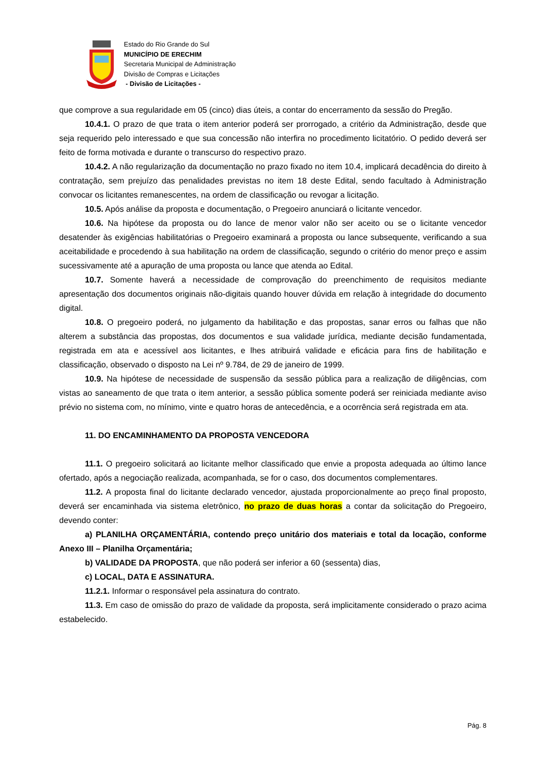Estado do Rio Grande do Sul
MUNICÍPIO DE ERECHIM
Secretaria Municipal de Administração
Divisão de Compras e Licitações
- Divisão de Licitações -
que comprove a sua regularidade em 05 (cinco) dias úteis, a contar do encerramento da sessão do Pregão.
10.4.1. O prazo de que trata o item anterior poderá ser prorrogado, a critério da Administração, desde que seja requerido pelo interessado e que sua concessão não interfira no procedimento licitatório. O pedido deverá ser feito de forma motivada e durante o transcurso do respectivo prazo.
10.4.2. A não regularização da documentação no prazo fixado no item 10.4, implicará decadência do direito à contratação, sem prejuízo das penalidades previstas no item 18 deste Edital, sendo facultado à Administração convocar os licitantes remanescentes, na ordem de classificação ou revogar a licitação.
10.5. Após análise da proposta e documentação, o Pregoeiro anunciará o licitante vencedor.
10.6. Na hipótese da proposta ou do lance de menor valor não ser aceito ou se o licitante vencedor desatender às exigências habilitatórias o Pregoeiro examinará a proposta ou lance subsequente, verificando a sua aceitabilidade e procedendo à sua habilitação na ordem de classificação, segundo o critério do menor preço e assim sucessivamente até a apuração de uma proposta ou lance que atenda ao Edital.
10.7. Somente haverá a necessidade de comprovação do preenchimento de requisitos mediante apresentação dos documentos originais não-digitais quando houver dúvida em relação à integridade do documento digital.
10.8. O pregoeiro poderá, no julgamento da habilitação e das propostas, sanar erros ou falhas que não alterem a substância das propostas, dos documentos e sua validade jurídica, mediante decisão fundamentada, registrada em ata e acessível aos licitantes, e lhes atribuirá validade e eficácia para fins de habilitação e classificação, observado o disposto na Lei nº 9.784, de 29 de janeiro de 1999.
10.9. Na hipótese de necessidade de suspensão da sessão pública para a realização de diligências, com vistas ao saneamento de que trata o item anterior, a sessão pública somente poderá ser reiniciada mediante aviso prévio no sistema com, no mínimo, vinte e quatro horas de antecedência, e a ocorrência será registrada em ata.
11. DO ENCAMINHAMENTO DA PROPOSTA VENCEDORA
11.1. O pregoeiro solicitará ao licitante melhor classificado que envie a proposta adequada ao último lance ofertado, após a negociação realizada, acompanhada, se for o caso, dos documentos complementares.
11.2. A proposta final do licitante declarado vencedor, ajustada proporcionalmente ao preço final proposto, deverá ser encaminhada via sistema eletrônico, no prazo de duas horas a contar da solicitação do Pregoeiro, devendo conter:
a) PLANILHA ORÇAMENTÁRIA, contendo preço unitário dos materiais e total da locação, conforme Anexo III – Planilha Orçamentária;
b) VALIDADE DA PROPOSTA, que não poderá ser inferior a 60 (sessenta) dias,
c) LOCAL, DATA E ASSINATURA.
11.2.1. Informar o responsável pela assinatura do contrato.
11.3. Em caso de omissão do prazo de validade da proposta, será implicitamente considerado o prazo acima estabelecido.
Pág. 8